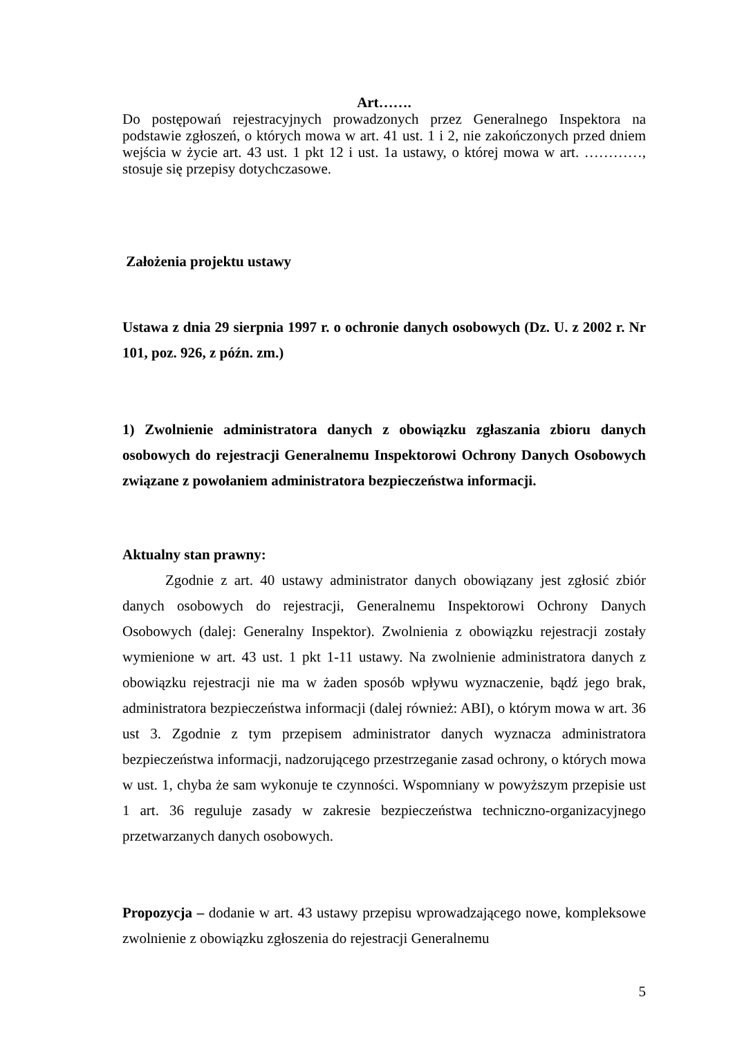Art…….
Do postępowań rejestracyjnych prowadzonych przez Generalnego Inspektora na podstawie zgłoszeń, o których mowa w art. 41 ust. 1 i 2, nie zakończonych przed dniem wejścia w życie art. 43 ust. 1 pkt 12 i ust. 1a ustawy, o której mowa w art. …………, stosuje się przepisy dotychczasowe.
Założenia projektu ustawy
Ustawa z dnia 29 sierpnia 1997 r. o ochronie danych osobowych (Dz. U. z 2002 r. Nr 101, poz. 926, z późn. zm.)
1) Zwolnienie administratora danych z obowiązku zgłaszania zbioru danych osobowych do rejestracji Generalnemu Inspektorowi Ochrony Danych Osobowych związane z powołaniem administratora bezpieczeństwa informacji.
Aktualny stan prawny:
Zgodnie z art. 40 ustawy administrator danych obowiązany jest zgłosić zbiór danych osobowych do rejestracji, Generalnemu Inspektorowi Ochrony Danych Osobowych (dalej: Generalny Inspektor). Zwolnienia z obowiązku rejestracji zostały wymienione w art. 43 ust. 1 pkt 1-11 ustawy. Na zwolnienie administratora danych z obowiązku rejestracji nie ma w żaden sposób wpływu wyznaczenie, bądź jego brak, administratora bezpieczeństwa informacji (dalej również: ABI), o którym mowa w art. 36 ust 3. Zgodnie z tym przepisem administrator danych wyznacza administratora bezpieczeństwa informacji, nadzorującego przestrzeganie zasad ochrony, o których mowa w ust. 1, chyba że sam wykonuje te czynności. Wspomniany w powyższym przepisie ust 1 art. 36 reguluje zasady w zakresie bezpieczeństwa techniczno-organizacyjnego przetwarzanych danych osobowych.
Propozycja – dodanie w art. 43 ustawy przepisu wprowadzającego nowe, kompleksowe zwolnienie z obowiązku zgłoszenia do rejestracji Generalnemu
5